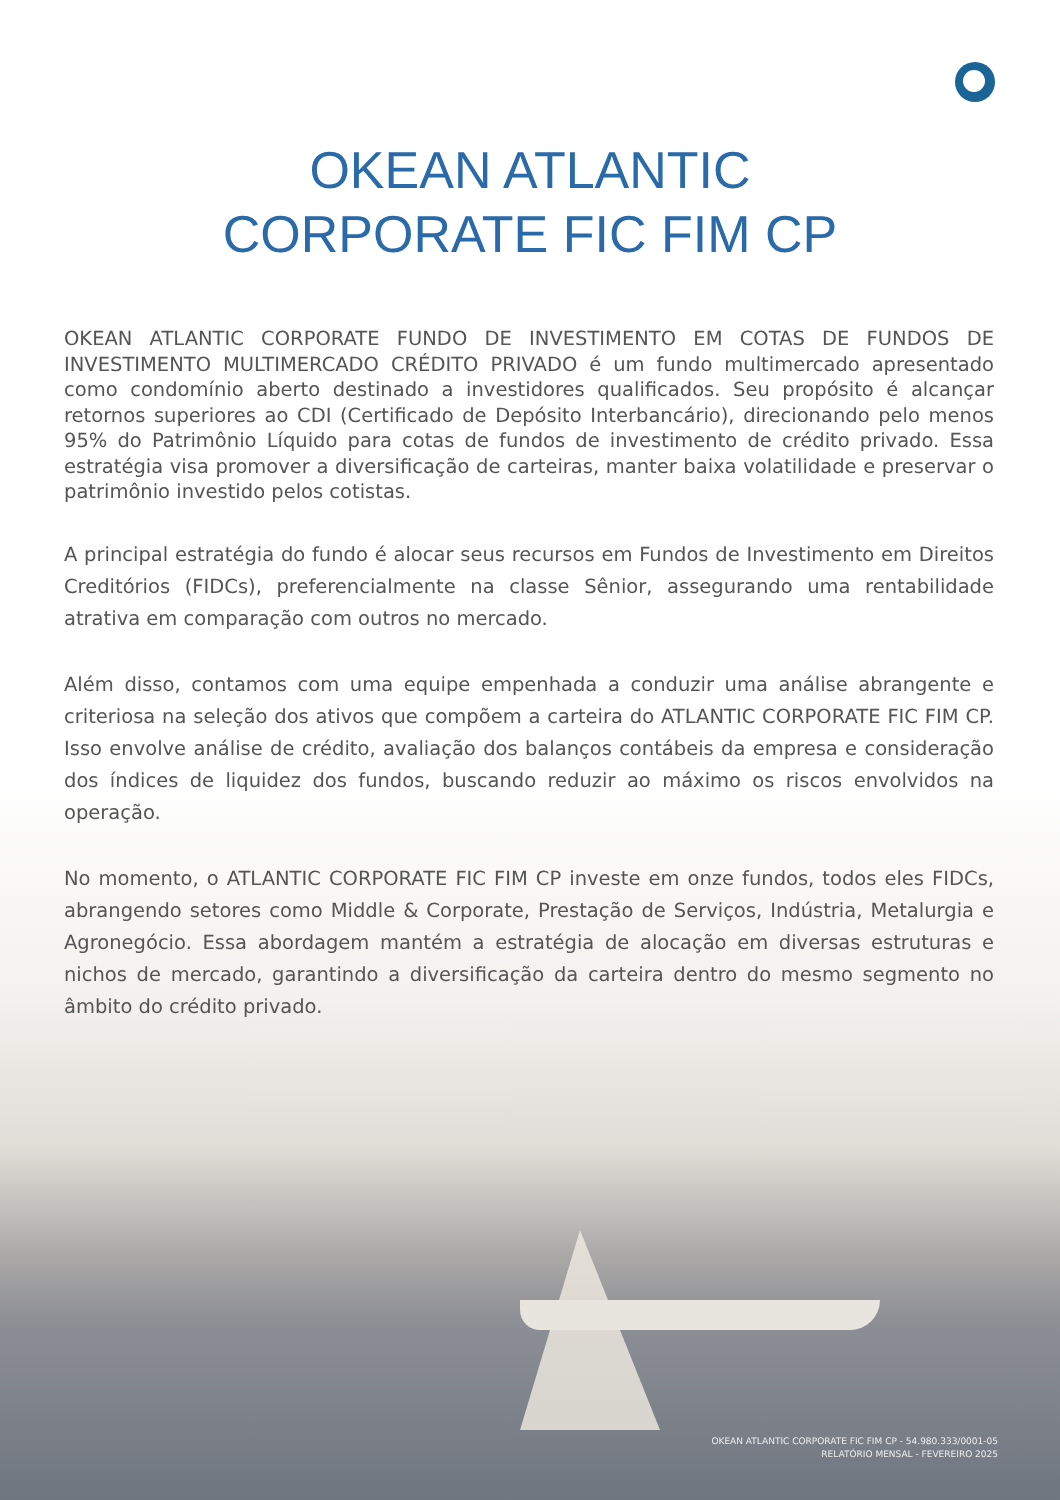OKEAN ATLANTIC
CORPORATE FIC FIM CP
OKEAN ATLANTIC CORPORATE FUNDO DE INVESTIMENTO EM COTAS DE FUNDOS DE INVESTIMENTO MULTIMERCADO CRÉDITO PRIVADO é um fundo multimercado apresentado como condomínio aberto destinado a investidores qualificados. Seu propósito é alcançar retornos superiores ao CDI (Certificado de Depósito Interbancário), direcionando pelo menos 95% do Patrimônio Líquido para cotas de fundos de investimento de crédito privado. Essa estratégia visa promover a diversificação de carteiras, manter baixa volatilidade e preservar o patrimônio investido pelos cotistas.
A principal estratégia do fundo é alocar seus recursos em Fundos de Investimento em Direitos Creditórios (FIDCs), preferencialmente na classe Sênior, assegurando uma rentabilidade atrativa em comparação com outros no mercado.
Além disso, contamos com uma equipe empenhada a conduzir uma análise abrangente e criteriosa na seleção dos ativos que compõem a carteira do ATLANTIC CORPORATE FIC FIM CP. Isso envolve análise de crédito, avaliação dos balanços contábeis da empresa e consideração dos índices de liquidez dos fundos, buscando reduzir ao máximo os riscos envolvidos na operação.
No momento, o ATLANTIC CORPORATE FIC FIM CP investe em onze fundos, todos eles FIDCs, abrangendo setores como Middle & Corporate, Prestação de Serviços, Indústria, Metalurgia e Agronegócio. Essa abordagem mantém a estratégia de alocação em diversas estruturas e nichos de mercado, garantindo a diversificação da carteira dentro do mesmo segmento no âmbito do crédito privado.
OKEAN ATLANTIC CORPORATE FIC FIM CP - 54.980.333/0001-05
RELATÓRIO MENSAL - FEVEREIRO 2025